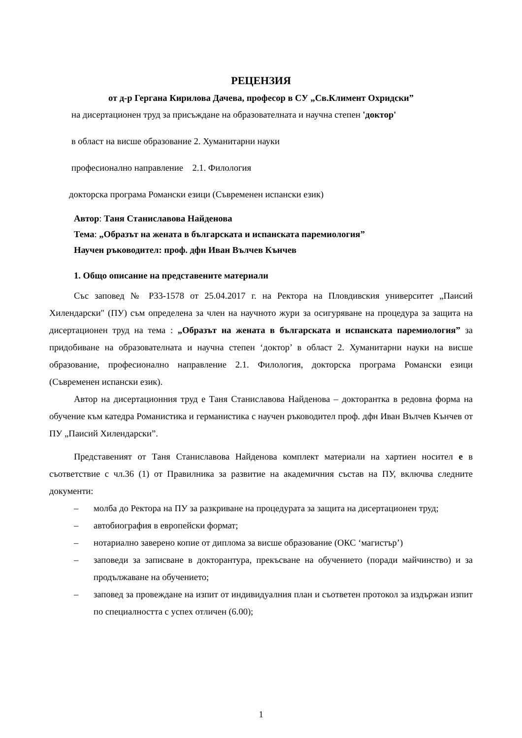РЕЦЕНЗИЯ
от д-р Гергана Кирилова Дачева, професор в СУ „Св.Климент Охридски”
на дисертационен труд за присъждане на образователната и научна степен 'доктор'
в област на висше образование 2. Хуманитарни науки
професионално направление 2.1. Филология
докторска програма Романски езици (Съвременен испански език)
Автор: Таня Станиславова Найденова
Тема: „Образът на жената в българската и испанската паремиология”
Научен ръководител: проф. дфн Иван Вълчев Кънчев
1. Общо описание на представените материали
Със заповед № Р33-1578 от 25.04.2017 г. на Ректора на Пловдивския университет „Паисий Хилендарски" (ПУ) съм определена за член на научното жури за осигуряване на процедура за защита на дисертационен труд на тема : „Образът на жената в българската и испанската паремиология” за придобиване на образователната и научна степен ‘доктор’ в област 2. Хуманитарни науки на висше образование, професионално направление 2.1. Филология, докторска програма Романски езици (Съвременен испански език).
Автор на дисертационния труд е Таня Станиславова Найденова – докторантка в редовна форма на обучение към катедра Романистика и германистика с научен ръководител проф. дфн Иван Вълчев Кънчев от ПУ „Паисий Хилендарски”.
Представеният от Таня Станиславова Найденова комплект материали на хартиен носител е в съответствие с чл.36 (1) от Правилника за развитие на академичния състав на ПУ, включва следните документи:
– молба до Ректора на ПУ за разкриване на процедурата за защита на дисертационен труд;
– автобиография в европейски формат;
– нотариално заверено копие от диплома за висше образование (ОКС ‘магистър’)
– заповеди за записване в докторантура, прекъсване на обучението (поради майчинство) и за продължаване на обучението;
– заповед за провеждане на изпит от индивидуалния план и съответен протокол за издържан изпит по специалността с успех отличен (6.00);
1